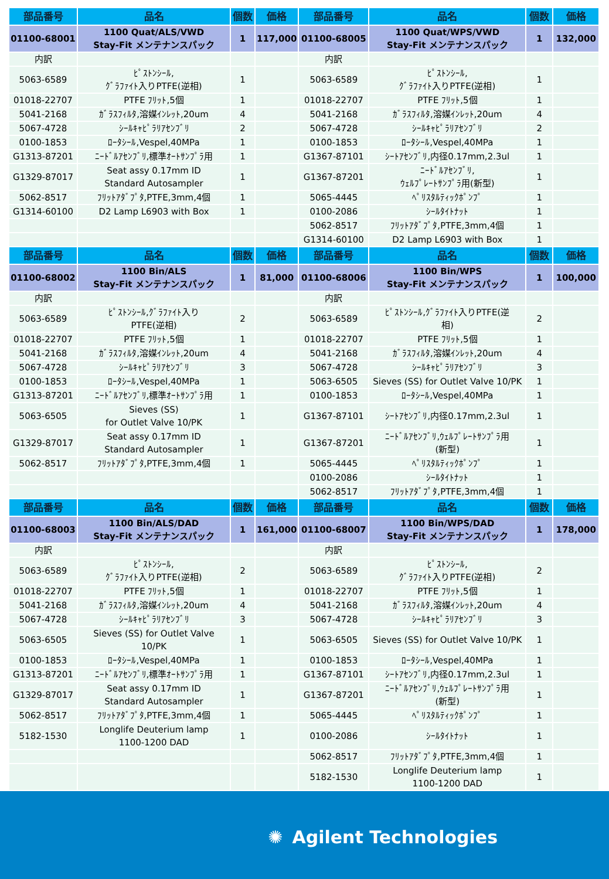| 部品番号 | 品名 | 個数 | 価格 | 部品番号 | 品名 | 個数 | 価格 |
| --- | --- | --- | --- | --- | --- | --- | --- |
| 01100-68001 | 1100 Quat/ALS/VWD Stay-Fit メンテナンスパック | 1 | 117,000 | 01100-68005 | 1100 Quat/WPS/VWD Stay-Fit メンテナンスパック | 1 | 132,000 |
| 内訳 | | | | 内訳 | | | |
| 5063-6589 | ﾋﾟｽﾄﾝｼｰﾙ, ｸﾞﾗﾌｧｲﾄ入りPTFE(逆相) | 1 | | 5063-6589 | ﾋﾟｽﾄﾝｼｰﾙ, ｸﾞﾗﾌｧｲﾄ入りPTFE(逆相) | 1 | |
| 01018-22707 | PTFE ﾌﾘｯﾄ,5個 | 1 | | 01018-22707 | PTFE ﾌﾘｯﾄ,5個 | 1 | |
| 5041-2168 | ｶﾞﾗｽﾌｨﾙﾀ,溶媒ｲﾝﾚｯﾄ,20um | 4 | | 5041-2168 | ｶﾞﾗｽﾌｨﾙﾀ,溶媒ｲﾝﾚｯﾄ,20um | 4 | |
| 5067-4728 | ｼｰﾙｷｬﾋﾟﾗﾘｱｾﾝﾌﾞﾘ | 2 | | 5067-4728 | ｼｰﾙｷｬﾋﾟﾗﾘｱｾﾝﾌﾞﾘ | 2 | |
| 0100-1853 | ﾛｰﾀｼｰﾙ,Vespel,40MPa | 1 | | 0100-1853 | ﾛｰﾀｼｰﾙ,Vespel,40MPa | 1 | |
| G1313-87201 | ﾆｰﾄﾞﾙｱｾﾝﾌﾞﾘ,標準ｵｰﾄｻﾝﾌﾟﾗ用 | 1 | | G1367-87101 | ｼｰﾄｱｾﾝﾌﾞﾘ,内径0.17mm,2.3ul | 1 | |
| G1329-87017 | Seat assy 0.17mm ID Standard Autosampler | 1 | | G1367-87201 | ﾆｰﾄﾞﾙｱｾﾝﾌﾞﾘ, ｳｪﾙﾌﾟﾚｰﾄｻﾝﾌﾟﾗ用(新型) | 1 | |
| 5062-8517 | ﾌﾘｯﾄｱﾀﾞﾌﾟﾀ,PTFE,3mm,4個 | 1 | | 5065-4445 | ﾍﾟﾘｽﾀﾙﾃｨｯｸﾎﾟﾝﾌﾟ | 1 | |
| G1314-60100 | D2 Lamp L6903 with Box | 1 | | 0100-2086 | ｼｰﾙﾀｲﾄﾅｯﾄ | 1 | |
| | | | | 5062-8517 | ﾌﾘｯﾄｱﾀﾞﾌﾟﾀ,PTFE,3mm,4個 | 1 | |
| | | | | G1314-60100 | D2 Lamp L6903 with Box | 1 | |
| 部品番号 | 品名 | 個数 | 価格 | 部品番号 | 品名 | 個数 | 価格 |
| 01100-68002 | 1100 Bin/ALS Stay-Fit メンテナンスパック | 1 | 81,000 | 01100-68006 | 1100 Bin/WPS Stay-Fit メンテナンスパック | 1 | 100,000 |
| 内訳 | | | | 内訳 | | | |
| 5063-6589 | ﾋﾟｽﾄﾝｼｰﾙ,ｸﾞﾗﾌｧｲﾄ入り PTFE(逆相) | 2 | | 5063-6589 | ﾋﾟｽﾄﾝｼｰﾙ,ｸﾞﾗﾌｧｲﾄ入りPTFE(逆 相) | 2 | |
| 01018-22707 | PTFE ﾌﾘｯﾄ,5個 | 1 | | 01018-22707 | PTFE ﾌﾘｯﾄ,5個 | 1 | |
| 5041-2168 | ｶﾞﾗｽﾌｨﾙﾀ,溶媒ｲﾝﾚｯﾄ,20um | 4 | | 5041-2168 | ｶﾞﾗｽﾌｨﾙﾀ,溶媒ｲﾝﾚｯﾄ,20um | 4 | |
| 5067-4728 | ｼｰﾙｷｬﾋﾟﾗﾘｱｾﾝﾌﾞﾘ | 3 | | 5067-4728 | ｼｰﾙｷｬﾋﾟﾗﾘｱｾﾝﾌﾞﾘ | 3 | |
| 0100-1853 | ﾛｰﾀｼｰﾙ,Vespel,40MPa | 1 | | 5063-6505 | Sieves (SS) for Outlet Valve 10/PK | 1 | |
| G1313-87201 | ﾆｰﾄﾞﾙｱｾﾝﾌﾞﾘ,標準ｵｰﾄｻﾝﾌﾟﾗ用 | 1 | | 0100-1853 | ﾛｰﾀｼｰﾙ,Vespel,40MPa | 1 | |
| 5063-6505 | Sieves (SS) for Outlet Valve 10/PK | 1 | | G1367-87101 | ｼｰﾄｱｾﾝﾌﾞﾘ,内径0.17mm,2.3ul | 1 | |
| G1329-87017 | Seat assy 0.17mm ID Standard Autosampler | 1 | | G1367-87201 | ﾆｰﾄﾞﾙｱｾﾝﾌﾞﾘ,ｳｪﾙﾌﾟﾚｰﾄｻﾝﾌﾟﾗ用 (新型) | 1 | |
| 5062-8517 | ﾌﾘｯﾄｱﾀﾞﾌﾟﾀ,PTFE,3mm,4個 | 1 | | 5065-4445 | ﾍﾟﾘｽﾀﾙﾃｨｯｸﾎﾟﾝﾌﾟ | 1 | |
| | | | | 0100-2086 | ｼｰﾙﾀｲﾄﾅｯﾄ | 1 | |
| | | | | 5062-8517 | ﾌﾘｯﾄｱﾀﾞﾌﾟﾀ,PTFE,3mm,4個 | 1 | |
| 部品番号 | 品名 | 個数 | 価格 | 部品番号 | 品名 | 個数 | 価格 |
| 01100-68003 | 1100 Bin/ALS/DAD Stay-Fit メンテナンスパック | 1 | 161,000 | 01100-68007 | 1100 Bin/WPS/DAD Stay-Fit メンテナンスパック | 1 | 178,000 |
| 内訳 | | | | 内訳 | | | |
| 5063-6589 | ﾋﾟｽﾄﾝｼｰﾙ, ｸﾞﾗﾌｧｲﾄ入りPTFE(逆相) | 2 | | 5063-6589 | ﾋﾟｽﾄﾝｼｰﾙ, ｸﾞﾗﾌｧｲﾄ入りPTFE(逆相) | 2 | |
| 01018-22707 | PTFE ﾌﾘｯﾄ,5個 | 1 | | 01018-22707 | PTFE ﾌﾘｯﾄ,5個 | 1 | |
| 5041-2168 | ｶﾞﾗｽﾌｨﾙﾀ,溶媒ｲﾝﾚｯﾄ,20um | 4 | | 5041-2168 | ｶﾞﾗｽﾌｨﾙﾀ,溶媒ｲﾝﾚｯﾄ,20um | 4 | |
| 5067-4728 | ｼｰﾙｷｬﾋﾟﾗﾘｱｾﾝﾌﾞﾘ | 3 | | 5067-4728 | ｼｰﾙｷｬﾋﾟﾗﾘｱｾﾝﾌﾞﾘ | 3 | |
| 5063-6505 | Sieves (SS) for Outlet Valve 10/PK | 1 | | 5063-6505 | Sieves (SS) for Outlet Valve 10/PK | 1 | |
| 0100-1853 | ﾛｰﾀｼｰﾙ,Vespel,40MPa | 1 | | 0100-1853 | ﾛｰﾀｼｰﾙ,Vespel,40MPa | 1 | |
| G1313-87201 | ﾆｰﾄﾞﾙｱｾﾝﾌﾞﾘ,標準ｵｰﾄｻﾝﾌﾟﾗ用 | 1 | | G1367-87101 | ｼｰﾄｱｾﾝﾌﾞﾘ,内径0.17mm,2.3ul | 1 | |
| G1329-87017 | Seat assy 0.17mm ID Standard Autosampler | 1 | | G1367-87201 | ﾆｰﾄﾞﾙｱｾﾝﾌﾞﾘ,ｳｪﾙﾌﾟﾚｰﾄｻﾝﾌﾟﾗ用 (新型) | 1 | |
| 5062-8517 | ﾌﾘｯﾄｱﾀﾞﾌﾟﾀ,PTFE,3mm,4個 | 1 | | 5065-4445 | ﾍﾟﾘｽﾀﾙﾃｨｯｸﾎﾟﾝﾌﾟ | 1 | |
| 5182-1530 | Longlife Deuterium lamp 1100-1200 DAD | 1 | | 0100-2086 | ｼｰﾙﾀｲﾄﾅｯﾄ | 1 | |
| | | | | 5062-8517 | ﾌﾘｯﾄｱﾀﾞﾌﾟﾀ,PTFE,3mm,4個 | 1 | |
| | | | | 5182-1530 | Longlife Deuterium lamp 1100-1200 DAD | 1 | |
✺ Agilent Technologies